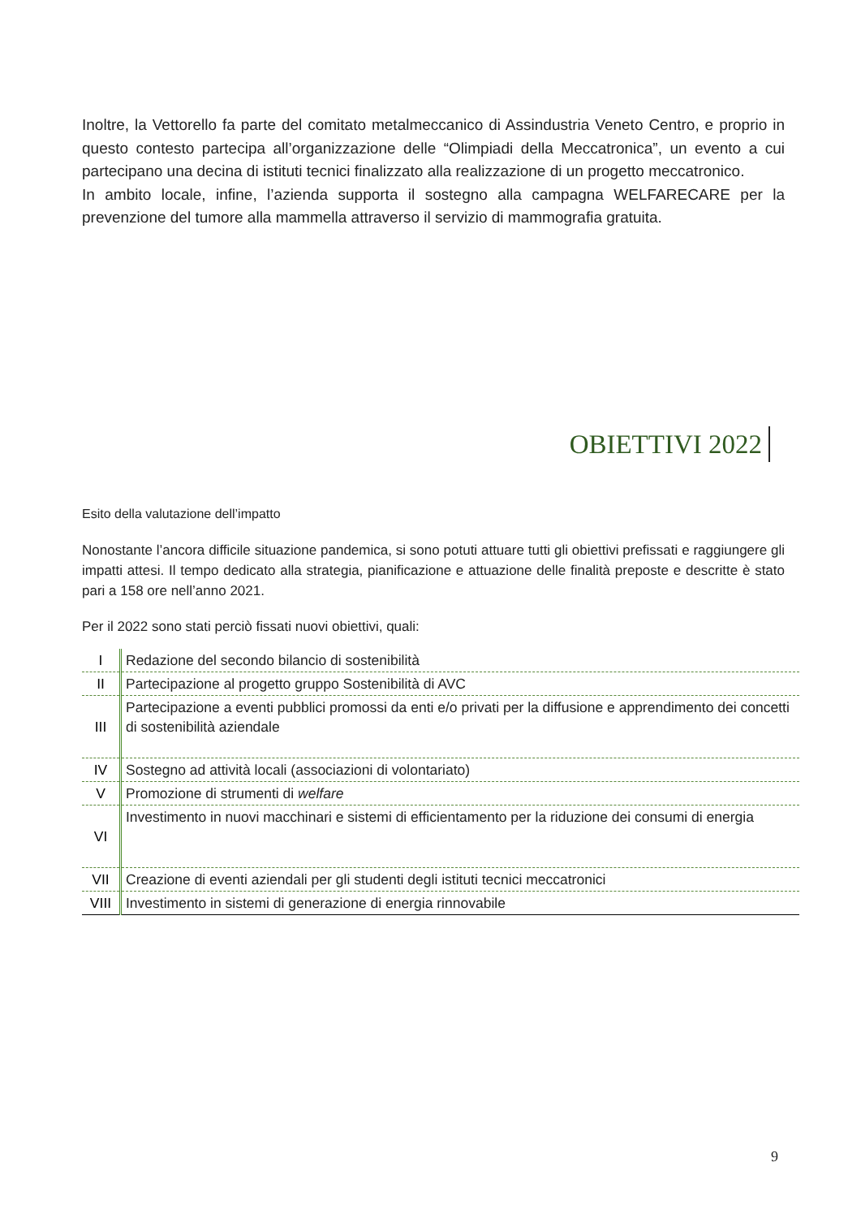Inoltre, la Vettorello fa parte del comitato metalmeccanico di Assindustria Veneto Centro, e proprio in questo contesto partecipa all’organizzazione delle “Olimpiadi della Meccatronica”, un evento a cui partecipano una decina di istituti tecnici finalizzato alla realizzazione di un progetto meccatronico.
In ambito locale, infine, l’azienda supporta il sostegno alla campagna WELFARECARE per la prevenzione del tumore alla mammella attraverso il servizio di mammografia gratuita.
OBIETTIVI 2022
Esito della valutazione dell’impatto
Nonostante l’ancora difficile situazione pandemica, si sono potuti attuare tutti gli obiettivi prefissati e raggiungere gli impatti attesi. Il tempo dedicato alla strategia, pianificazione e attuazione delle finalità preposte e descritte è stato pari a 158 ore nell’anno 2021.
Per il 2022 sono stati perciò fissati nuovi obiettivi, quali:
| I | Redazione del secondo bilancio di sostenibilità |
| II | Partecipazione al progetto gruppo Sostenibilità di AVC |
| III | Partecipazione a eventi pubblici promossi da enti e/o privati per la diffusione e apprendimento dei concetti di sostenibilità aziendale |
| IV | Sostegno ad attività locali (associazioni di volontariato) |
| V | Promozione di strumenti di welfare |
| VI | Investimento in nuovi macchinari e sistemi di efficientamento per la riduzione dei consumi di energia |
| VII | Creazione di eventi aziendali per gli studenti degli istituti tecnici meccatronici |
| VIII | Investimento in sistemi di generazione di energia rinnovabile |
9